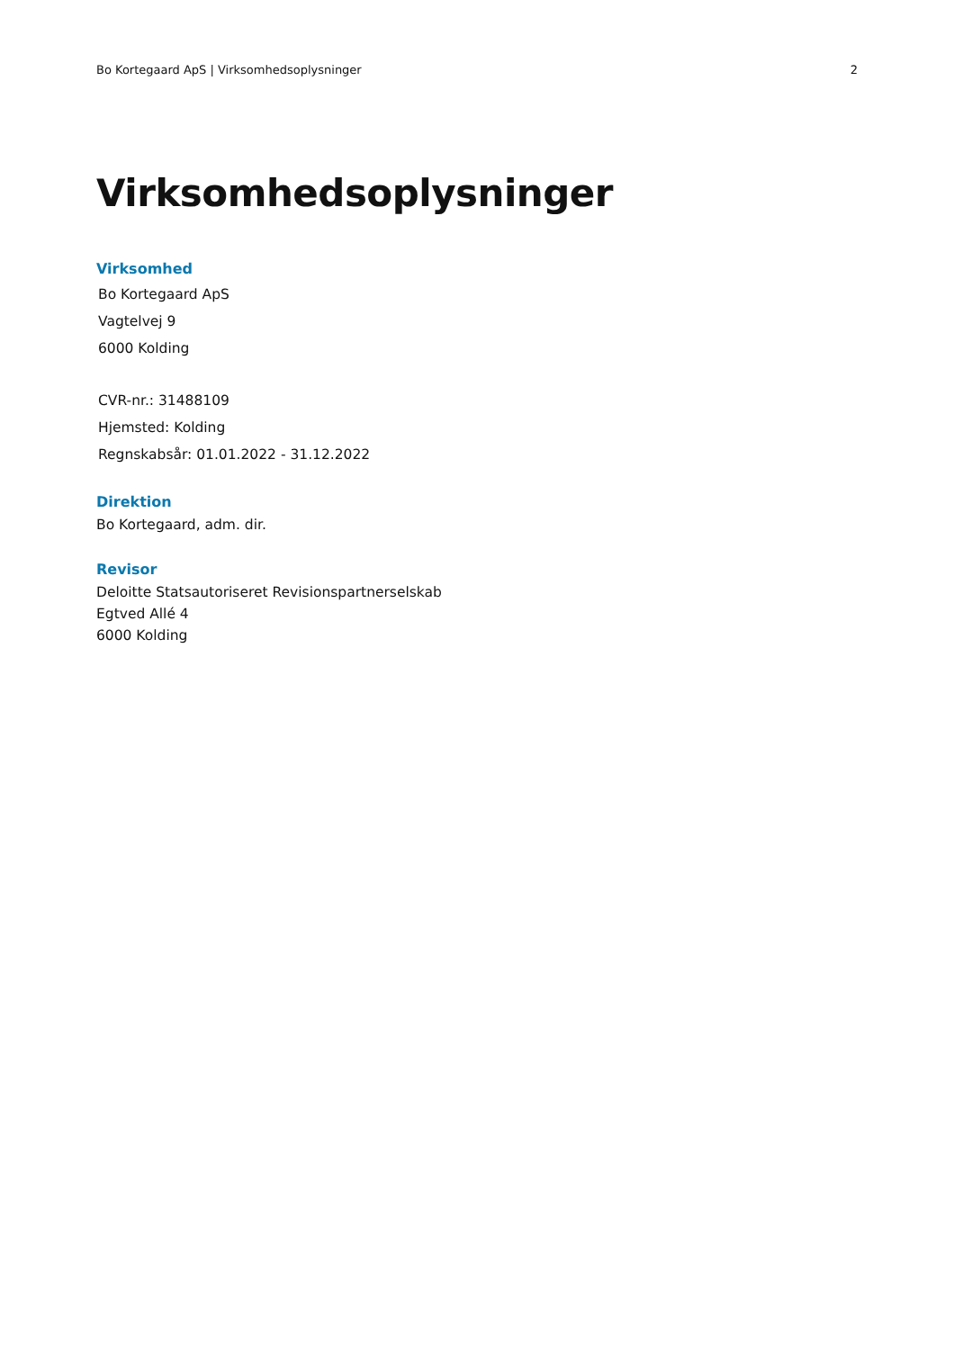Bo Kortegaard ApS | Virksomhedsoplysninger 2
Virksomhedsoplysninger
Virksomhed
Bo Kortegaard ApS
Vagtelvej 9
6000 Kolding
CVR-nr.: 31488109
Hjemsted: Kolding
Regnskabsår: 01.01.2022 - 31.12.2022
Direktion
Bo Kortegaard, adm. dir.
Revisor
Deloitte Statsautoriseret Revisionspartnerselskab
Egtved Allé 4
6000 Kolding